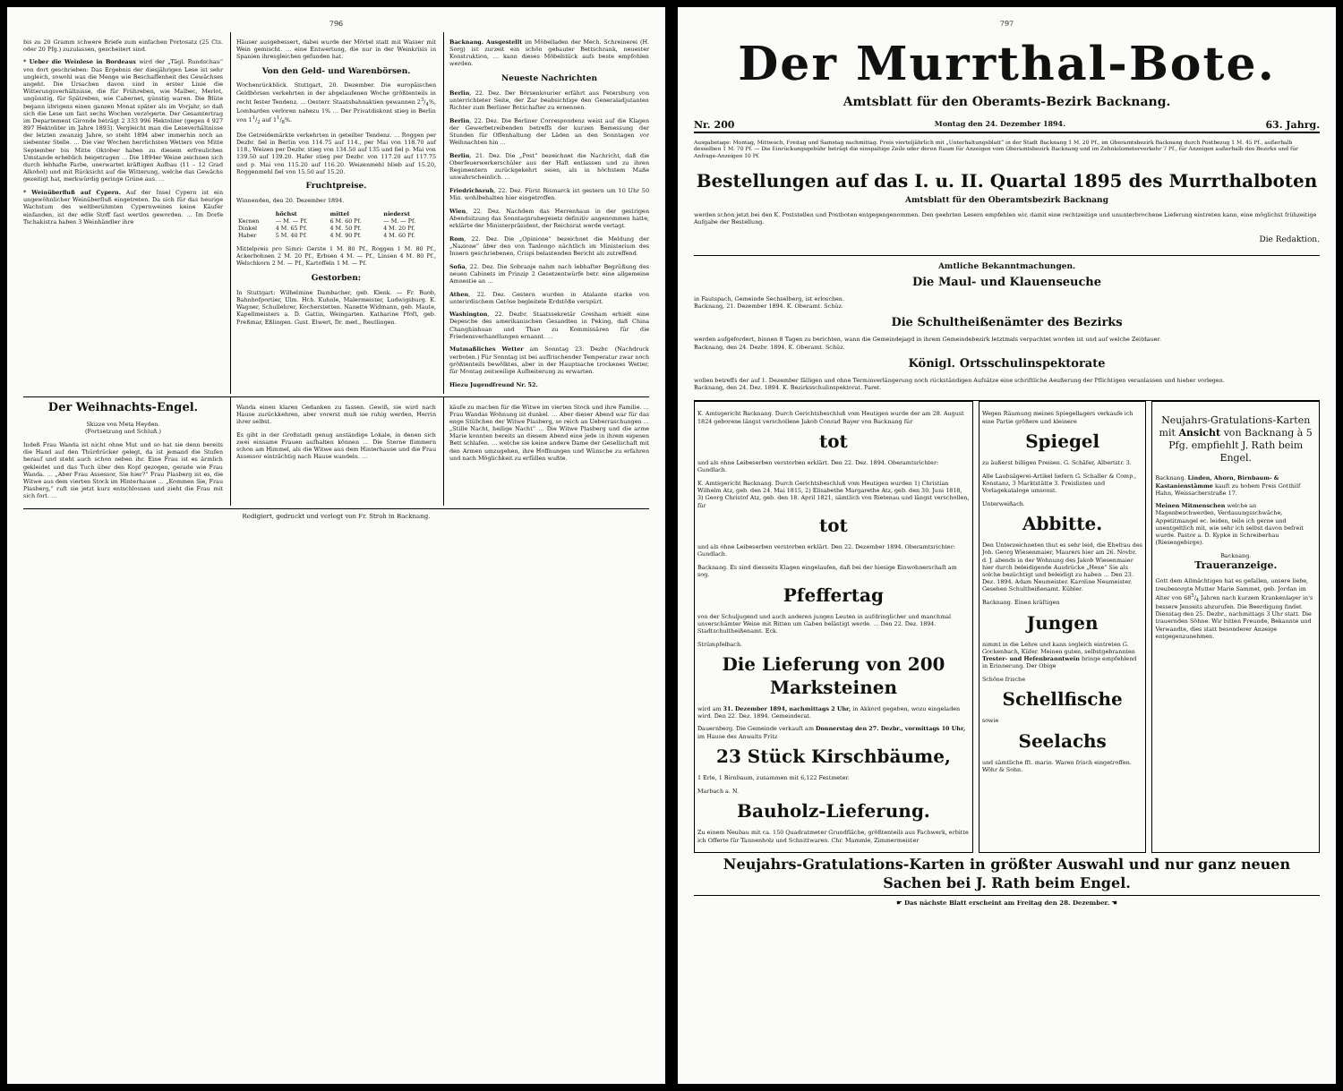796
bis zu 20 Gramm schwere Briefe zum einfachen Portosatz (25 Cts. oder 20 Pfg.) zuzulassen, gescheitert sind.
* Ueber die Weinlese in Bordeaux wird der „Tägl. Rundschau“ von dort geschrieben: Das Ergebnis der diesjährigen Lese ist sehr ungleich, sowohl was die Menge wie Beschaffenheit des Gewächses angeht. Die Ursachen davon sind in erster Linie die Witterungsverhältnisse, die für Frühreben, wie Malbec, Merlot, ungünstig, für Spätreben, wie Cabernet, günstig waren. Die Blüte begann übrigens einen ganzen Monat später als im Vorjahr, so daß sich die Lese um fast sechs Wochen verzögerte. Der Gesamtertrag im Departement Gironde beträgt 2 333 996 Hektoliter (gegen 4 927 897 Hektoliter im Jahre 1893). Vergleicht man die Leseverhältnisse der letzten zwanzig Jahre, so steht 1894 aber immerhin noch an siebenter Stelle. … Die vier Wochen herrlichsten Wetters von Mitte September bis Mitte Oktober haben zu diesem erfreulichen Umstande erheblich beigetragen … Die 1894er Weine zeichnen sich durch lebhafte Farbe, unerwartet kräftigen Aufbau (11 – 12 Grad Alkohol) und mit Rücksicht auf die Witterung, welche das Gewächs gezeitigt hat, merkwürdig geringe Grüne aus. …
* Weinüberfluß auf Cypern. Auf der Insel Cypern ist ein ungewöhnlicher Weinüberfluß eingetreten. Da sich für das heurige Wachstum des weltberühmten Cypernweines keine Käufer einfanden, ist der edle Stoff fast wertlos geworden. … Im Dorfe Tschakistra haben 3 Weinhändler ihre
Häuser ausgebessert, dabei wurde der Mörtel statt mit Wasser mit Wein gemischt. … eine Entwertung, die nur in der Weinkrisis in Spanien ihresgleichen gefunden hat.
Von den Geld- und Warenbörsen.
Wochenrückblick. Stuttgart, 20. Dezember. Die europäischen Geldbörsen verkehrten in der abgelaufenen Woche größtenteils in recht fester Tendenz. … Oesterr. Staatsbahnaktien gewannen 23/4%, Lombarden verloren nahezu 1% … Der Privatdiskont stieg in Berlin von 11/2 auf 11/8%.
Die Getreidemärkte verkehrten in geteilter Tendenz. … Roggen per Dezbr. fiel in Berlin von 114.75 auf 114., per Mai von 118.70 auf 118., Weizen per Dezbr. stieg von 134.50 auf 135 und fiel p. Mai von 139.50 auf 139.20. Hafer stieg per Dezbr. von 117.20 auf 117.75 und p. Mai von 115.20 auf 116.20. Weizenmehl blieb auf 15.20, Roggenmehl fiel von 15.50 auf 15.20.
Fruchtpreise.
Winnenden, den 20. Dezember 1894.
| | höchst | mittel | niederst |
| --- | --- | --- | --- |
| Kernen | — M. — Pf. | 6 M. 60 Pf. | — M. — Pf. |
| Dinkel | 4 M. 65 Pf. | 4 M. 50 Pf. | 4 M. 20 Pf. |
| Haber | 5 M. 40 Pf. | 4 M. 90 Pf. | 4 M. 60 Pf. |
Mittelpreis pro Simri: Gerste 1 M. 80 Pf., Roggen 1 M. 80 Pf., Ackerbohnen 2 M. 20 Pf., Erbsen 4 M. — Pf., Linsen 4 M. 80 Pf., Welschkorn 2 M. — Pf., Kartoffeln 1 M. — Pf.
Gestorben:
In Stuttgart: Wilhelmine Dambacher, geb. Klenk. — Fr. Buob, Bahnhofportier, Ulm. Hch. Kuhnle, Malermeister, Ludwigsburg. K. Wagner, Schullehrer, Kocherstetten. Nanette Widmann, geb. Maute, Kapellmeisters a. D. Gattin, Weingarten. Katharine Pfoft, geb. Preßmar, Eßlingen. Gust. Elwert, Dr. med., Reutlingen.
Backnang. Ausgestellt im Möbelladen der Mech. Schreinerei (H. Sorg) ist zurzeit ein schön gebauter Bettschrank, neuester Konstruktion, … kann dieses Möbelstück aufs beste empfohlen werden.
Neueste Nachrichten
Berlin, 22. Dez. Der Börsenkourier erfährt aus Petersburg von unterrichteter Seite, der Zar beabsichtige den Generaladjutanten Richter zum Berliner Botschafter zu ernennen.
Berlin, 22. Dez. Die Berliner Correspondenz weist auf die Klagen der Gewerbetreibenden betreffs der kurzen Bemessung der Stunden für Offenhaltung der Läden an den Sonntagen vor Weihnachten hin …
Berlin, 21. Dez. Die „Post“ bezeichnet die Nachricht, daß die Oberfeuerwerkerschüler aus der Haft entlassen und zu ihren Regimentern zurückgekehrt seien, als in höchstem Maße unwahrscheinlich. …
Friedrichsruh, 22. Dez. Fürst Bismarck ist gestern um 10 Uhr 50 Min. wohlbehalten hier eingetroffen.
Wien, 22. Dez. Nachdem das Herrenhaus in der gestrigen Abendsitzung das Sonntagsruhegesetz definitiv angenommen hatte, erklärte der Ministerpräsident, der Reichsrat werde vertagt.
Rom, 22. Dez. Die „Opinione“ bezeichnet die Meldung der „Nazione“ über den von Tanlongo nächtlich im Ministerium des Innern geschriebenen, Crispi belastenden Bericht als zutreffend.
Sofia, 22. Dez. Die Sobranje nahm nach lebhafter Begrüßung des neuen Cabinets im Prinzip 2 Gesetzentwürfe betr. eine allgemeine Amnestie an …
Athen, 22. Dez. Gestern wurden in Atalante starke von unterirdischem Getöse begleitete Erdstöße verspürt.
Washington, 22. Dezbr. Staatssekretär Gresham erhielt eine Depesche des amerikanischen Gesandten in Peking, daß China Changhinhuan und Thao zu Kommissären für die Friedensverhandlungen ernannt. …
Mutmaßliches Wetter am Sonntag 23. Dezbr. (Nachdruck verboten.) Für Sonntag ist bei auffrischender Temperatur zwar noch größtenteils bewölktes, aber in der Hauptsache trockenes Wetter, für Montag zeitweilige Aufheiterung zu erwarten.
Hiezu Jugendfreund Nr. 52.
Der Weihnachts-Engel.
Skizze von Meta Heyden.
(Fortsetzung und Schluß.)
Indeß Frau Wanda ist nicht ohne Mut und so hat sie denn bereits die Hand auf den Thürdrücker gelegt, da ist jemand die Stufen herauf und steht auch schon neben ihr. Eine Frau ist es ärmlich gekleidet und das Tuch über den Kopf gezogen, gerade wie Frau Wanda. … „Aber Frau Assessor, Sie hier?“ Frau Plasberg ist es, die Witwe aus dem vierten Stock im Hinterhause … „Kommen Sie, Frau Plasberg,“ ruft sie jetzt kurz entschlossen und zieht die Frau mit sich fort. …
Wanda einen klaren Gedanken zu fassen. Gewiß, sie wird nach Hause zurückkehren, aber vorerst muß sie ruhig werden, Herrin ihrer selbst.
Es gibt in der Großstadt genug anständige Lokale, in denen sich zwei einsame Frauen aufhalten können … Die Sterne flimmern schon am Himmel, als die Witwe aus dem Hinterhause und die Frau Assessor einträchtig nach Hause wandeln. …
käufe zu machen für die Witwe im vierten Stock und ihre Familie. … Frau Wandas Wohnung ist dunkel. … Aber dieser Abend war für das enge Stübchen der Witwe Plasberg, so reich an Ueberraschungen … „Stille Nacht, heilige Nacht“ … Die Witwe Plasberg und die arme Marie konnten bereits an diesem Abend eine jede in ihrem eigenen Bett schlafen. … welche sie keine andere Dame der Gesellschaft mit den Armen umzugehen, ihre Hoffnungen und Wünsche zu erfahren und nach Möglichkeit zu erfüllen wußte.
Redigiert, gedruckt und verlegt von Fr. Stroh in Backnang.
797
Der Murrthal-Bote.
Amtsblatt für den Oberamts-Bezirk Backnang.
Nr. 200 Montag den 24. Dezember 1894. 63. Jahrg.
Ausgabetage: Montag, Mittwoch, Freitag und Samstag nachmittag. Preis vierteljährlich mit „Unterhaltungsblatt“ in der Stadt Backnang 1 M. 20 Pf., im Oberamtsbezirk Backnang durch Postbezug 1 M. 45 Pf., außerhalb desselben 1 M. 70 Pf. — Die Einrückungsgebühr beträgt die einspaltige Zeile oder deren Raum für Anzeigen vom Oberamtsbezirk Backnang und im Zehnkilometerverkehr 7 Pf., für Anzeigen außerhalb des Bezirks und für Anfrage-Anzeigen 10 Pf.
Bestellungen auf das I. u. II. Quartal 1895 des Murrthalboten
Amtsblatt für den Oberamtsbezirk Backnang
werden schon jetzt bei den K. Poststellen und Postboten entgegengenommen. Den geehrten Lesern empfehlen wir, damit eine rechtzeitige und ununterbrochene Lieferung eintreten kann, eine möglichst frühzeitige Aufgabe der Bestellung.
Die Redaktion.
Amtliche Bekanntmachungen.
Die Maul- und Klauenseuche
in Fautspach, Gemeinde Sechselberg, ist erloschen.
Backnang, 21. Dezember 1894. K. Oberamt. Schüz.
Die Schultheißenämter des Bezirks
werden aufgefordert, binnen 8 Tagen zu berichten, wann die Gemeindejagd in ihrem Gemeindebezirk letztmals verpachtet worden ist und auf welche Zeitdauer.
Backnang, den 24. Dezbr. 1894. K. Oberamt. Schüz.
Königl. Ortsschulinspektorate
wollen betreffs der auf 1. Dezember fälligen und ohne Terminverlängerung noch rückständigen Aufsätze eine schriftliche Aeußerung der Pflichtigen veranlassen und hieher vorlegen.
Backnang, den 24. Dez. 1894. K. Bezirksschulinspektorat. Paret.
K. Amtsgericht Backnang. Durch Gerichtsbeschluß vom Heutigen wurde der am 28. August 1824 geborene längst verschollene Jakob Conrad Bayer von Backnang für
tot
und als ohne Leibeserben verstorben erklärt. Den 22. Dez. 1894. Oberamtsrichter: Gundlach.
K. Amtsgericht Backnang. Durch Gerichtsbeschluß vom Heutigen wurden 1) Christian Wilhelm Atz, geb. den 24. Mai 1815, 2) Elisabethe Margarethe Atz, geb. den 30. Juni 1818, 3) Georg Christof Atz, geb. den 18. April 1821, sämtlich von Rietenau und längst verschollen, für
tot
und als ohne Leibeserben verstorben erklärt. Den 22. Dezember 1894. Oberamtsrichter: Gundlach.
Backnang. Es sind diesseits Klagen eingelaufen, daß bei der hiesige Einwohnerschaft am sog.
Pfeffertag
von der Schuljugend und auch anderen jungen Leuten in aufdringlicher und manchmal unverschämter Weise mit Bitten um Gaben belästigt werde. … Den 22. Dez. 1894. Stadtschultheißenamt. Eck.
Strümpfelbach.
Die Lieferung von 200 Marksteinen
wird am 31. Dezember 1894, nachmittags 2 Uhr, in Akkord gegeben, wozu eingeladen wird. Den 22. Dez. 1894. Gemeinderat.
Dauernberg. Die Gemeinde verkauft am Donnerstag den 27. Dezbr., vormittags 10 Uhr, im Hause des Anwalts Fritz
23 Stück Kirschbäume,
1 Erle, 1 Birnbaum, zusammen mit 6,122 Festmeter.
Marbach a. N.
Bauholz-Lieferung.
Zu einem Neubau mit ca. 150 Quadratmeter Grundfläche, größtenteils aus Fachwerk, erbitte ich Offerte für Tannenholz und Schnittwaren. Chr. Mammle, Zimmermeister
Wegen Räumung meines Spiegellagers verkaufe ich eine Partie größere und kleinere
Spiegel
zu äußerst billigen Preisen. G. Schäfer, Albertstr. 3.
Alle Laubsägerei-Artikel liefern G. Schaller & Comp., Konstanz, 3 Marktstätte 3. Preislisten und Vorlagekataloge umsonst.
Unterweißach.
Abbitte.
Den Unterzeichneten thut es sehr leid, die Ehefrau des Joh. Georg Wiesenmaier, Maurers hier am 26. Novbr. d. J. abends in der Wohnung des Jakob Wiesenmaier hier durch beleidigende Ausdrücke „Hexe“ Sie als solche bezüchtigt und beleidigt zu haben … Den 23. Dez. 1894. Adam Neumeister. Karoline Neumeister. Gesehen Schultheißenamt. Kübler.
Backnang. Einen kräftigen
Jungen
nimmt in die Lehre und kann sogleich eintreten G. Gockenbach, Küfer. Meinen guten, selbstgebrannten Trester- und Hefenbranntwein bringe empfehlend in Erinnerung. Der Obige
Schöne frische
Schellfische
sowie
Seelachs
und sämtliche fft. marin. Waren frisch eingetroffen. Wöhr & Sohn.
Neujahrs-Gratulations-Karten mit Ansicht von Backnang à 5 Pfg. empfiehlt J. Rath beim Engel.
Backnang. Linden, Ahorn, Birnbaum- & Kastanienstämme kauft zu hohem Preis Gotthilf Hahn, Weissacherstraße 17.
Meinen Mitmenschen welche an Magenbeschwerden, Verdauungsschwäche, Appetitmangel ec. leiden, teile ich gerne und unentgeltlich mit, wie sehr ich selbst davon befreit wurde. Pastor a. D. Kypke in Schreiberhau (Riesengebirge).
Backnang.
Traueranzeige.
Gott dem Allmächtigen hat es gefallen, unsere liebe, treubesorgte Mutter Marie Sammet, geb. Jordan im Alter von 683/4 Jahren nach kurzem Krankenlager in's bessere Jenseits abzurufen. Die Beerdigung findet Dienstag den 25. Dezbr., nachmittags 3 Uhr statt. Die trauernden Söhne. Wir bitten Freunde, Bekannte und Verwandte, dies statt besonderer Anzeige entgegenzunehmen.
Neujahrs-Gratulations-Karten in größter Auswahl und nur ganz neuen Sachen bei J. Rath beim Engel.
☛ Das nächste Blatt erscheint am Freitag den 28. Dezember. ☚